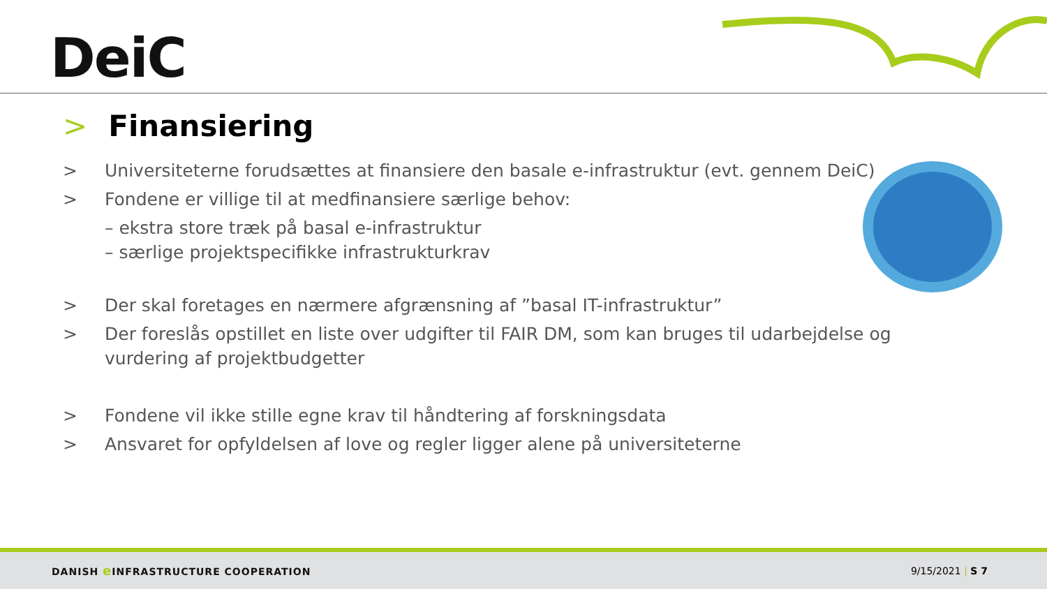DeiC
> Finansiering
> Universiteterne forudsættes at finansiere den basale e-infrastruktur (evt. gennem DeiC)
> Fondene er villige til at medfinansiere særlige behov:
– ekstra store træk på basal e-infrastruktur
– særlige projektspecifikke infrastrukturkrav
> Der skal foretages en nærmere afgrænsning af ”basal IT-infrastruktur”
> Der foreslås opstillet en liste over udgifter til FAIR DM, som kan bruges til udarbejdelse og vurdering af projektbudgetter
> Fondene vil ikke stille egne krav til håndtering af forskningsdata
> Ansvaret for opfyldelsen af love og regler ligger alene på universiteterne
DANISH e INFRASTRUCTURE COOPERATION 9/15/2021 | S 7